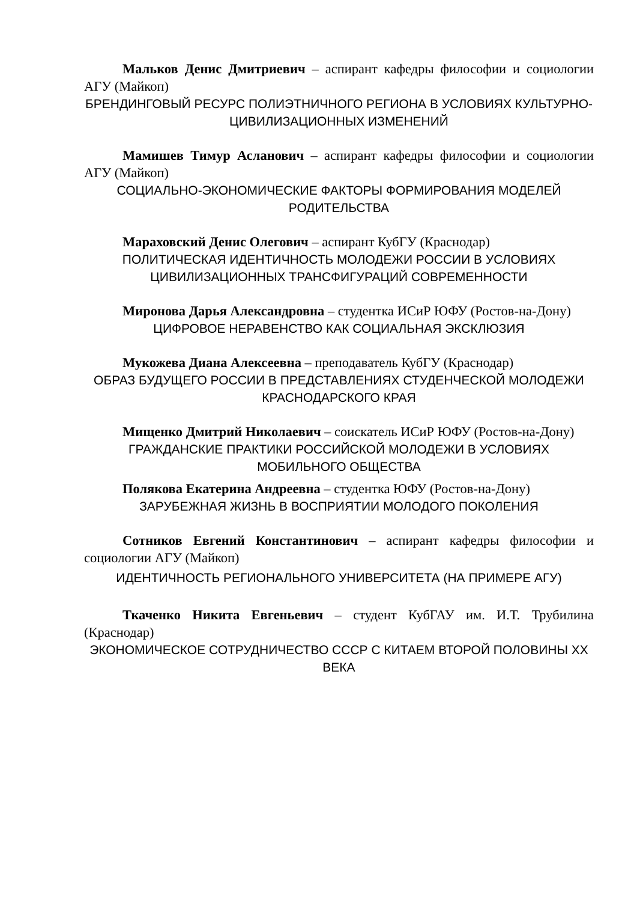Мальков Денис Дмитриевич – аспирант кафедры философии и социологии АГУ (Майкоп)
БРЕНДИНГОВЫЙ РЕСУРС ПОЛИЭТНИЧНОГО РЕГИОНА В УСЛОВИЯХ КУЛЬТУРНО-ЦИВИЛИЗАЦИОННЫХ ИЗМЕНЕНИЙ
Мамишев Тимур Асланович – аспирант кафедры философии и социологии АГУ (Майкоп)
СОЦИАЛЬНО-ЭКОНОМИЧЕСКИЕ ФАКТОРЫ ФОРМИРОВАНИЯ МОДЕЛЕЙ РОДИТЕЛЬСТВА
Мараховский Денис Олегович – аспирант КубГУ (Краснодар)
ПОЛИТИЧЕСКАЯ ИДЕНТИЧНОСТЬ МОЛОДЕЖИ РОССИИ В УСЛОВИЯХ ЦИВИЛИЗАЦИОННЫХ ТРАНСФИГУРАЦИЙ СОВРЕМЕННОСТИ
Миронова Дарья Александровна – студентка ИСиР ЮФУ (Ростов-на-Дону)
ЦИФРОВОЕ НЕРАВЕНСТВО КАК СОЦИАЛЬНАЯ ЭКСКЛЮЗИЯ
Мукожева Диана Алексеевна – преподаватель КубГУ (Краснодар)
ОБРАЗ БУДУЩЕГО РОССИИ В ПРЕДСТАВЛЕНИЯХ СТУДЕНЧЕСКОЙ МОЛОДЕЖИ КРАСНОДАРСКОГО КРАЯ
Мищенко Дмитрий Николаевич – соискатель ИСиР ЮФУ (Ростов-на-Дону)
ГРАЖДАНСКИЕ ПРАКТИКИ РОССИЙСКОЙ МОЛОДЕЖИ В УСЛОВИЯХ МОБИЛЬНОГО ОБЩЕСТВА
Полякова Екатерина Андреевна – студентка ЮФУ (Ростов-на-Дону)
ЗАРУБЕЖНАЯ ЖИЗНЬ В ВОСПРИЯТИИ МОЛОДОГО ПОКОЛЕНИЯ
Сотников Евгений Константинович – аспирант кафедры философии и социологии АГУ (Майкоп)
ИДЕНТИЧНОСТЬ РЕГИОНАЛЬНОГО УНИВЕРСИТЕТА (НА ПРИМЕРЕ АГУ)
Ткаченко Никита Евгеньевич – студент КубГАУ им. И.Т. Трубилина (Краснодар)
ЭКОНОМИЧЕСКОЕ СОТРУДНИЧЕСТВО СССР С КИТАЕМ ВТОРОЙ ПОЛОВИНЫ XX ВЕКА